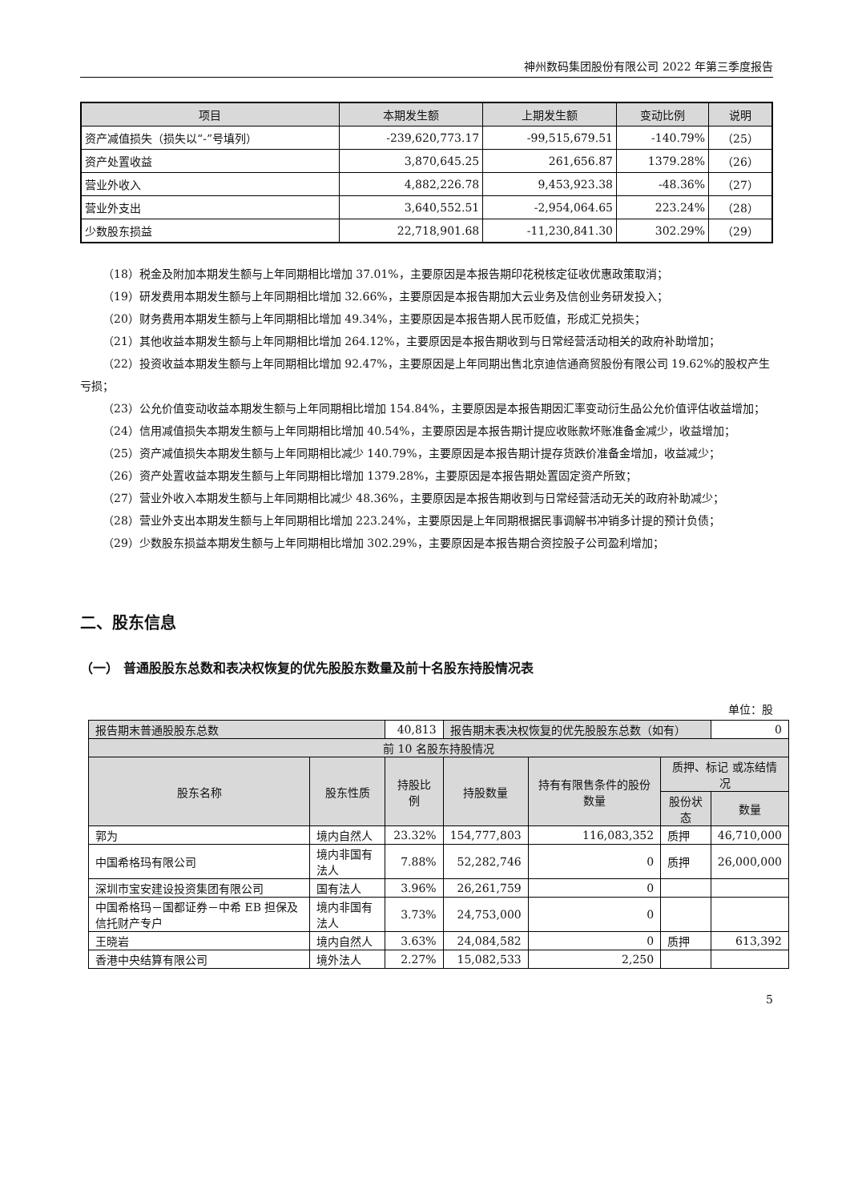神州数码集团股份有限公司 2022 年第三季度报告
| 项目 | 本期发生额 | 上期发生额 | 变动比例 | 说明 |
| --- | --- | --- | --- | --- |
| 资产减值损失（损失以“-”号填列） | -239,620,773.17 | -99,515,679.51 | -140.79% | （25） |
| 资产处置收益 | 3,870,645.25 | 261,656.87 | 1379.28% | （26） |
| 营业外收入 | 4,882,226.78 | 9,453,923.38 | -48.36% | （27） |
| 营业外支出 | 3,640,552.51 | -2,954,064.65 | 223.24% | （28） |
| 少数股东损益 | 22,718,901.68 | -11,230,841.30 | 302.29% | （29） |
（18）税金及附加本期发生额与上年同期相比增加 37.01%，主要原因是本报告期印花税核定征收优惠政策取消；
（19）研发费用本期发生额与上年同期相比增加 32.66%，主要原因是本报告期加大云业务及信创业务研发投入；
（20）财务费用本期发生额与上年同期相比增加 49.34%，主要原因是本报告期人民币贬值，形成汇兑损失；
（21）其他收益本期发生额与上年同期相比增加 264.12%，主要原因是本报告期收到与日常经营活动相关的政府补助增加；
（22）投资收益本期发生额与上年同期相比增加 92.47%，主要原因是上年同期出售北京迪信通商贸股份有限公司 19.62%的股权产生亏损；
（23）公允价值变动收益本期发生额与上年同期相比增加 154.84%，主要原因是本报告期因汇率变动衍生品公允价值评估收益增加；
（24）信用减值损失本期发生额与上年同期相比增加 40.54%，主要原因是本报告期计提应收账款坏账准备金减少，收益增加；
（25）资产减值损失本期发生额与上年同期相比减少 140.79%，主要原因是本报告期计提存货跌价准备金增加，收益减少；
（26）资产处置收益本期发生额与上年同期相比增加 1379.28%，主要原因是本报告期处置固定资产所致；
（27）营业外收入本期发生额与上年同期相比减少 48.36%，主要原因是本报告期收到与日常经营活动无关的政府补助减少；
（28）营业外支出本期发生额与上年同期相比增加 223.24%，主要原因是上年同期根据民事调解书冲销多计提的预计负债；
（29）少数股东损益本期发生额与上年同期相比增加 302.29%，主要原因是本报告期合资控股子公司盈利增加；
二、股东信息
（一） 普通股股东总数和表决权恢复的优先股股东数量及前十名股东持股情况表
单位：股
| 报告期末普通股股东总数 | | 40,813 | 报告期末表决权恢复的优先股股东总数（如有） | | | 0 |
| 前 10 名股东持股情况 | | | | | | |
| 股东名称 | 股东性质 | 持股比例 | 持股数量 | 持有有限售条件的股份数量 | 质押、标记 或冻结情况 | |
| | | | | | 股份状态 | 数量 |
| 郭为 | 境内自然人 | 23.32% | 154,777,803 | 116,083,352 | 质押 | 46,710,000 |
| 中国希格玛有限公司 | 境内非国有法人 | 7.88% | 52,282,746 | 0 | 质押 | 26,000,000 |
| 深圳市宝安建设投资集团有限公司 | 国有法人 | 3.96% | 26,261,759 | 0 | | |
| 中国希格玛－国都证券－中希 EB 担保及信托财产专户 | 境内非国有法人 | 3.73% | 24,753,000 | 0 | | |
| 王晓岩 | 境内自然人 | 3.63% | 24,084,582 | 0 | 质押 | 613,392 |
| 香港中央结算有限公司 | 境外法人 | 2.27% | 15,082,533 | 2,250 | | |
5